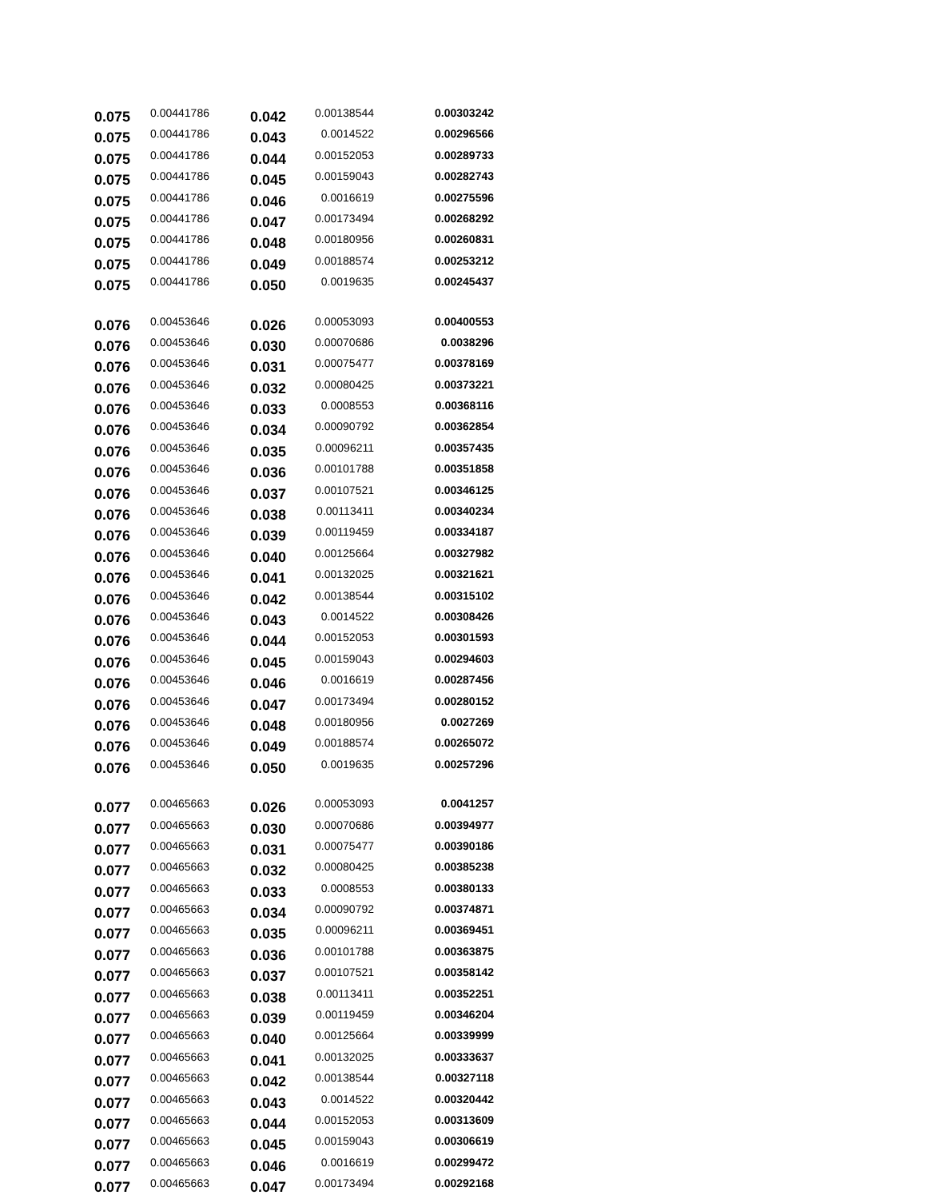| 0.075 | 0.00441786 | 0.042 | 0.00138544 | 0.00303242 |
| 0.075 | 0.00441786 | 0.043 | 0.0014522 | 0.00296566 |
| 0.075 | 0.00441786 | 0.044 | 0.00152053 | 0.00289733 |
| 0.075 | 0.00441786 | 0.045 | 0.00159043 | 0.00282743 |
| 0.075 | 0.00441786 | 0.046 | 0.0016619 | 0.00275596 |
| 0.075 | 0.00441786 | 0.047 | 0.00173494 | 0.00268292 |
| 0.075 | 0.00441786 | 0.048 | 0.00180956 | 0.00260831 |
| 0.075 | 0.00441786 | 0.049 | 0.00188574 | 0.00253212 |
| 0.075 | 0.00441786 | 0.050 | 0.0019635 | 0.00245437 |
| 0.076 | 0.00453646 | 0.026 | 0.00053093 | 0.00400553 |
| 0.076 | 0.00453646 | 0.030 | 0.00070686 | 0.0038296 |
| 0.076 | 0.00453646 | 0.031 | 0.00075477 | 0.00378169 |
| 0.076 | 0.00453646 | 0.032 | 0.00080425 | 0.00373221 |
| 0.076 | 0.00453646 | 0.033 | 0.0008553 | 0.00368116 |
| 0.076 | 0.00453646 | 0.034 | 0.00090792 | 0.00362854 |
| 0.076 | 0.00453646 | 0.035 | 0.00096211 | 0.00357435 |
| 0.076 | 0.00453646 | 0.036 | 0.00101788 | 0.00351858 |
| 0.076 | 0.00453646 | 0.037 | 0.00107521 | 0.00346125 |
| 0.076 | 0.00453646 | 0.038 | 0.00113411 | 0.00340234 |
| 0.076 | 0.00453646 | 0.039 | 0.00119459 | 0.00334187 |
| 0.076 | 0.00453646 | 0.040 | 0.00125664 | 0.00327982 |
| 0.076 | 0.00453646 | 0.041 | 0.00132025 | 0.00321621 |
| 0.076 | 0.00453646 | 0.042 | 0.00138544 | 0.00315102 |
| 0.076 | 0.00453646 | 0.043 | 0.0014522 | 0.00308426 |
| 0.076 | 0.00453646 | 0.044 | 0.00152053 | 0.00301593 |
| 0.076 | 0.00453646 | 0.045 | 0.00159043 | 0.00294603 |
| 0.076 | 0.00453646 | 0.046 | 0.0016619 | 0.00287456 |
| 0.076 | 0.00453646 | 0.047 | 0.00173494 | 0.00280152 |
| 0.076 | 0.00453646 | 0.048 | 0.00180956 | 0.0027269 |
| 0.076 | 0.00453646 | 0.049 | 0.00188574 | 0.00265072 |
| 0.076 | 0.00453646 | 0.050 | 0.0019635 | 0.00257296 |
| 0.077 | 0.00465663 | 0.026 | 0.00053093 | 0.0041257 |
| 0.077 | 0.00465663 | 0.030 | 0.00070686 | 0.00394977 |
| 0.077 | 0.00465663 | 0.031 | 0.00075477 | 0.00390186 |
| 0.077 | 0.00465663 | 0.032 | 0.00080425 | 0.00385238 |
| 0.077 | 0.00465663 | 0.033 | 0.0008553 | 0.00380133 |
| 0.077 | 0.00465663 | 0.034 | 0.00090792 | 0.00374871 |
| 0.077 | 0.00465663 | 0.035 | 0.00096211 | 0.00369451 |
| 0.077 | 0.00465663 | 0.036 | 0.00101788 | 0.00363875 |
| 0.077 | 0.00465663 | 0.037 | 0.00107521 | 0.00358142 |
| 0.077 | 0.00465663 | 0.038 | 0.00113411 | 0.00352251 |
| 0.077 | 0.00465663 | 0.039 | 0.00119459 | 0.00346204 |
| 0.077 | 0.00465663 | 0.040 | 0.00125664 | 0.00339999 |
| 0.077 | 0.00465663 | 0.041 | 0.00132025 | 0.00333637 |
| 0.077 | 0.00465663 | 0.042 | 0.00138544 | 0.00327118 |
| 0.077 | 0.00465663 | 0.043 | 0.0014522 | 0.00320442 |
| 0.077 | 0.00465663 | 0.044 | 0.00152053 | 0.00313609 |
| 0.077 | 0.00465663 | 0.045 | 0.00159043 | 0.00306619 |
| 0.077 | 0.00465663 | 0.046 | 0.0016619 | 0.00299472 |
| 0.077 | 0.00465663 | 0.047 | 0.00173494 | 0.00292168 |